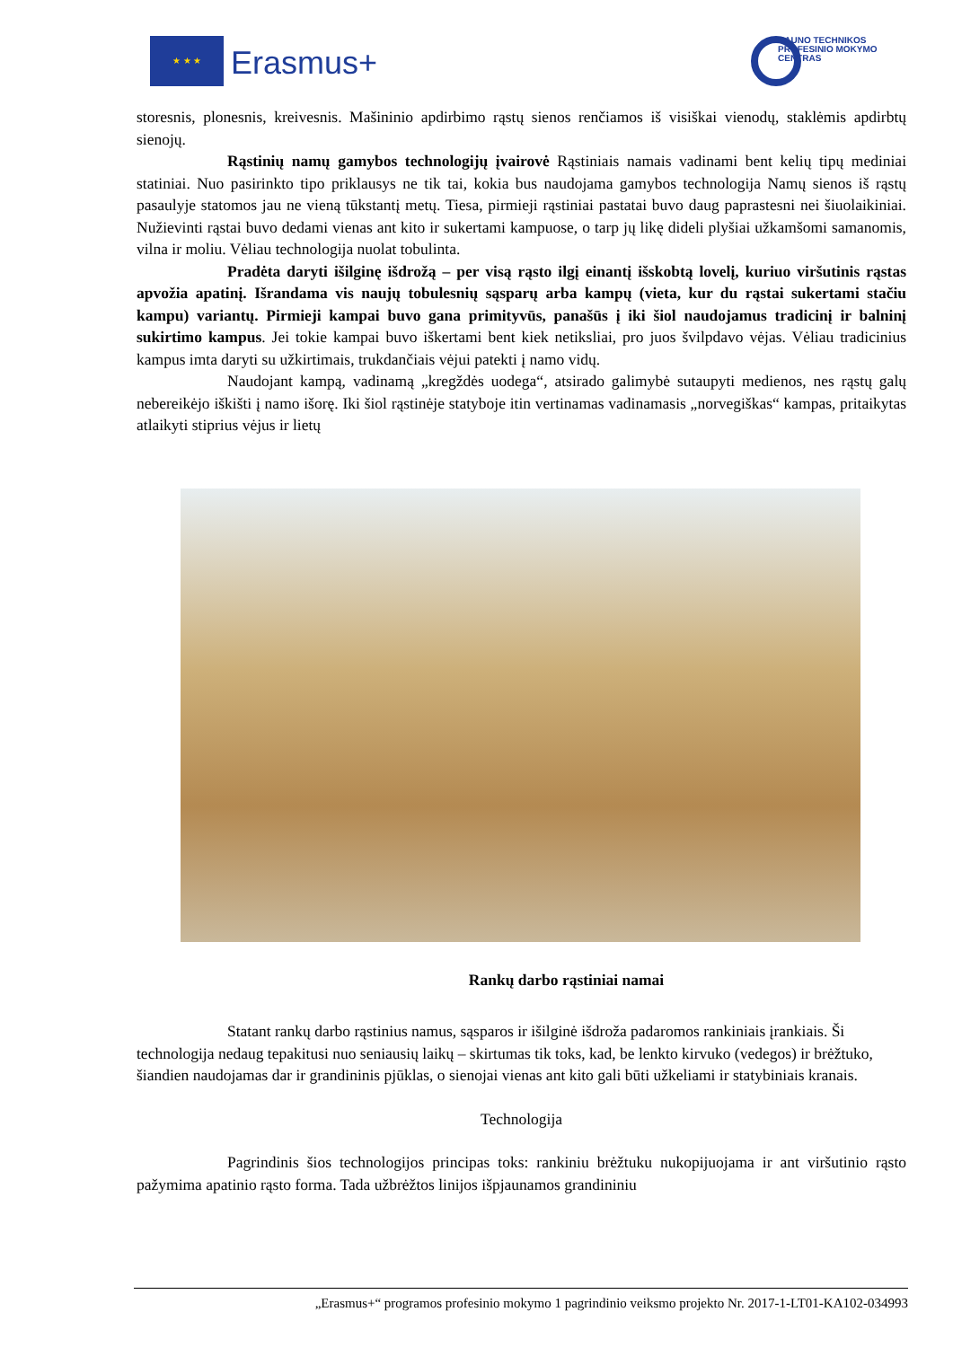★ ★ ★
Erasmus+
KAUNO TECHNIKOS
PROFESINIO MOKYMO
CENTRAS
storesnis, plonesnis, kreivesnis. Mašininio apdirbimo rąstų sienos renčiamos iš visiškai vienodų, staklėmis apdirbtų sienojų.
Rąstinių namų gamybos technologijų įvairovė Rąstiniais namais vadinami bent kelių tipų mediniai statiniai. Nuo pasirinkto tipo priklausys ne tik tai, kokia bus naudojama gamybos technologija Namų sienos iš rąstų pasaulyje statomos jau ne vieną tūkstantį metų. Tiesa, pirmieji rąstiniai pastatai buvo daug paprastesni nei šiuolaikiniai. Nužievinti rąstai buvo dedami vienas ant kito ir sukertami kampuose, o tarp jų likę dideli plyšiai užkamšomi samanomis, vilna ir moliu. Vėliau technologija nuolat tobulinta.
Pradėta daryti išilginę išdrožą – per visą rąsto ilgį einantį išskobtą lovelį, kuriuo viršutinis rąstas apvožia apatinį. Išrandama vis naujų tobulesnių sąsparų arba kampų (vieta, kur du rąstai sukertami stačiu kampu) variantų. Pirmieji kampai buvo gana primityvūs, panašūs į iki šiol naudojamus tradicinį ir balninį sukirtimo kampus. Jei tokie kampai buvo iškertami bent kiek netiksliai, pro juos švilpdavo vėjas. Vėliau tradicinius kampus imta daryti su užkirtimais, trukdančiais vėjui patekti į namo vidų.
Naudojant kampą, vadinamą „kregždės uodega“, atsirado galimybė sutaupyti medienos, nes rąstų galų nebereikėjo iškišti į namo išorę. Iki šiol rąstinėje statyboje itin vertinamas vadinamasis „norvegiškas“ kampas, pritaikytas atlaikyti stiprius vėjus ir lietų
Rankų darbo rąstiniai namai
Statant rankų darbo rąstinius namus, sąsparos ir išilginė išdroža padaromos rankiniais įrankiais. Ši technologija nedaug tepakitusi nuo seniausių laikų – skirtumas tik toks, kad, be lenkto kirvuko (vedegos) ir brėžtuko, šiandien naudojamas dar ir grandininis pjūklas, o sienojai vienas ant kito gali būti užkeliami ir statybiniais kranais.
Technologija
Pagrindinis šios technologijos principas toks: rankiniu brėžtuku nukopijuojama ir ant viršutinio rąsto pažymima apatinio rąsto forma. Tada užbrėžtos linijos išpjaunamos grandininiu
„Erasmus+“ programos profesinio mokymo 1 pagrindinio veiksmo projekto Nr. 2017-1-LT01-KA102-034993